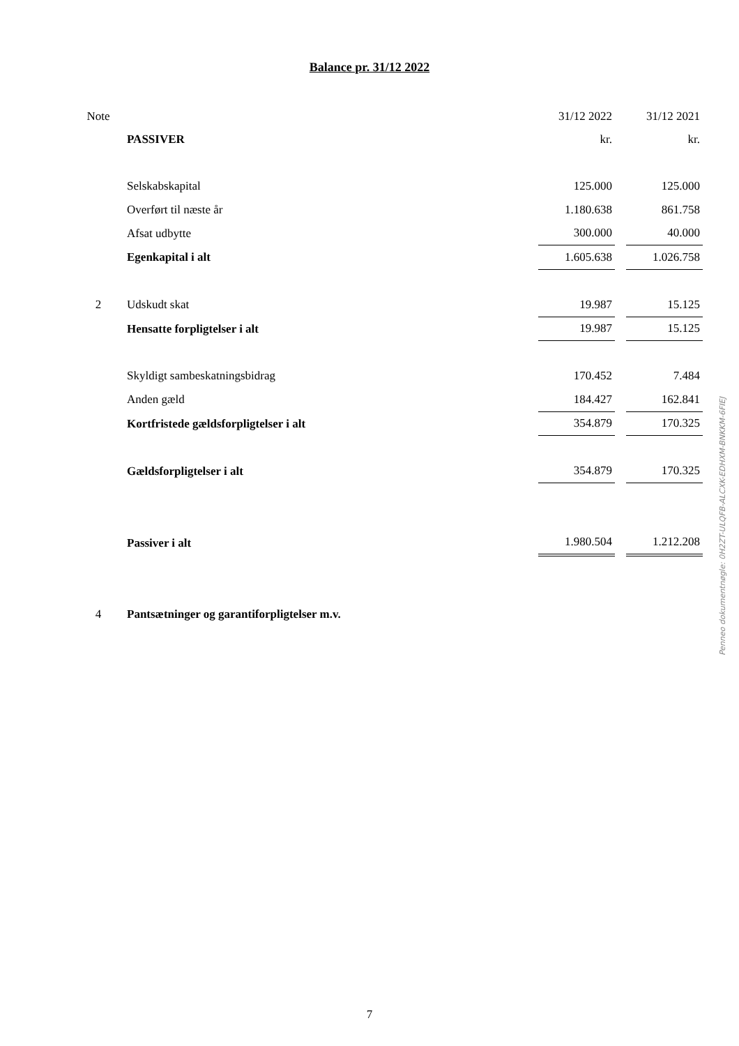Balance pr. 31/12 2022
| Note | | 31/12 2022 | | 31/12 2021 |
| | PASSIVER | kr. | | kr. |
| | Selskabskapital | 125.000 | | 125.000 |
| | Overført til næste år | 1.180.638 | | 861.758 |
| | Afsat udbytte | 300.000 | | 40.000 |
| | Egenkapital i alt | 1.605.638 | | 1.026.758 |
| 2 | Udskudt skat | 19.987 | | 15.125 |
| | Hensatte forpligtelser i alt | 19.987 | | 15.125 |
| | Skyldigt sambeskatningsbidrag | 170.452 | | 7.484 |
| | Anden gæld | 184.427 | | 162.841 |
| | Kortfristede gældsforpligtelser i alt | 354.879 | | 170.325 |
| | Gældsforpligtelser i alt | 354.879 | | 170.325 |
| | Passiver i alt | 1.980.504 | | 1.212.208 |
| 4 | Pantsætninger og garantiforpligtelser m.v. | | | |
Penneo dokumentnøgle: 0H2ZT-ULQFB-ALCXK-EDHXM-BNKKM-6FIEJ
7